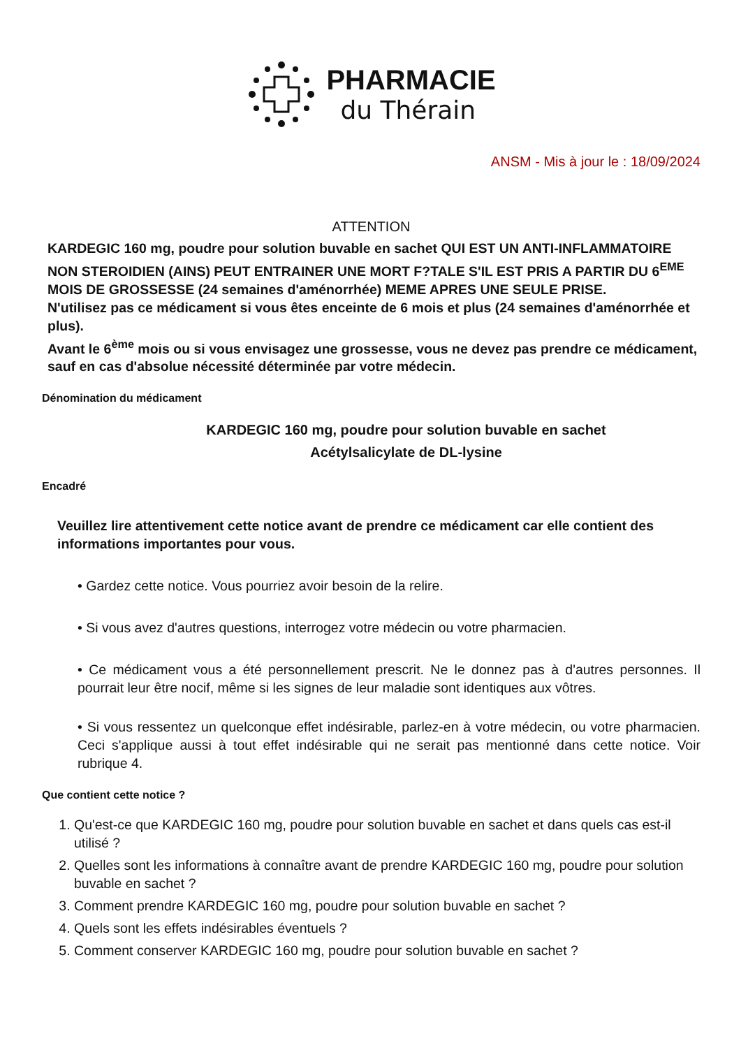PHARMACIE
du Thérain
ANSM - Mis à jour le : 18/09/2024
ATTENTION
KARDEGIC 160 mg, poudre pour solution buvable en sachet QUI EST UN ANTI-INFLAMMATOIRE NON STEROIDIEN (AINS) PEUT ENTRAINER UNE MORT F?TALE S'IL EST PRIS A PARTIR DU 6<sup>EME</sup> MOIS DE GROSSESSE (24 semaines d'aménorrhée) MEME APRES UNE SEULE PRISE.
N'utilisez pas ce médicament si vous êtes enceinte de 6 mois et plus (24 semaines d'aménorrhée et plus).
Avant le 6<sup>ème</sup> mois ou si vous envisagez une grossesse, vous ne devez pas prendre ce médicament, sauf en cas d'absolue nécessité déterminée par votre médecin.
Dénomination du médicament
KARDEGIC 160 mg, poudre pour solution buvable en sachet
Acétylsalicylate de DL-lysine
Encadré
Veuillez lire attentivement cette notice avant de prendre ce médicament car elle contient des informations importantes pour vous.
• Gardez cette notice. Vous pourriez avoir besoin de la relire.
• Si vous avez d'autres questions, interrogez votre médecin ou votre pharmacien.
• Ce médicament vous a été personnellement prescrit. Ne le donnez pas à d'autres personnes. Il pourrait leur être nocif, même si les signes de leur maladie sont identiques aux vôtres.
• Si vous ressentez un quelconque effet indésirable, parlez-en à votre médecin, ou votre pharmacien. Ceci s'applique aussi à tout effet indésirable qui ne serait pas mentionné dans cette notice. Voir rubrique 4.
Que contient cette notice ?
1. Qu'est-ce que KARDEGIC 160 mg, poudre pour solution buvable en sachet et dans quels cas est-il utilisé ?
2. Quelles sont les informations à connaître avant de prendre KARDEGIC 160 mg, poudre pour solution buvable en sachet ?
3. Comment prendre KARDEGIC 160 mg, poudre pour solution buvable en sachet ?
4. Quels sont les effets indésirables éventuels ?
5. Comment conserver KARDEGIC 160 mg, poudre pour solution buvable en sachet ?